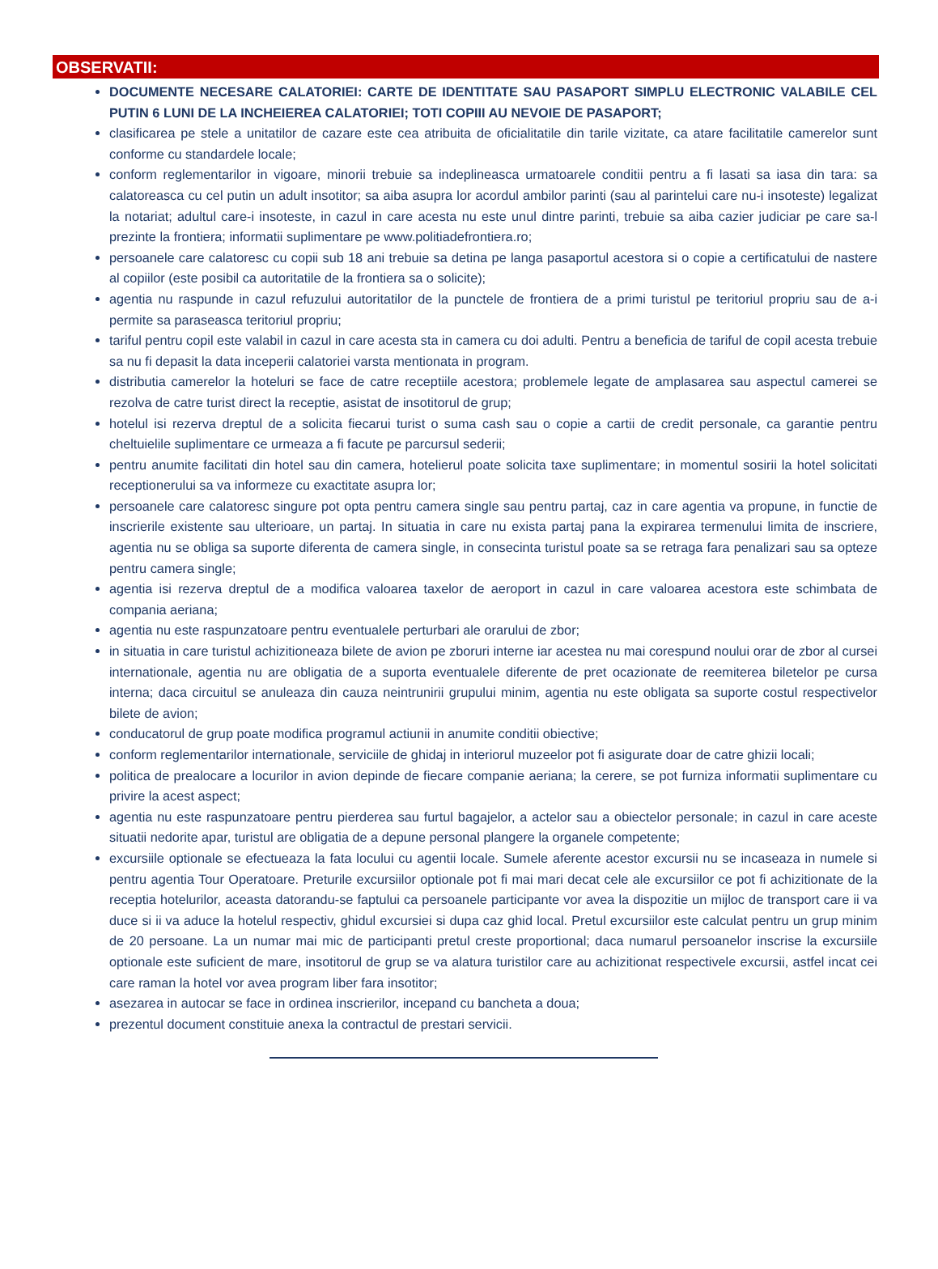OBSERVATII:
DOCUMENTE NECESARE CALATORIEI: CARTE DE IDENTITATE SAU PASAPORT SIMPLU ELECTRONIC VALABILE CEL PUTIN 6 LUNI DE LA INCHEIEREA CALATORIEI; TOTI COPIII AU NEVOIE DE PASAPORT;
clasificarea pe stele a unitatilor de cazare este cea atribuita de oficialitatile din tarile vizitate, ca atare facilitatile camerelor sunt conforme cu standardele locale;
conform reglementarilor in vigoare, minorii trebuie sa indeplineasca urmatoarele conditii pentru a fi lasati sa iasa din tara: sa calatoreasca cu cel putin un adult insotitor; sa aiba asupra lor acordul ambilor parinti (sau al parintelui care nu-i insoteste) legalizat la notariat; adultul care-i insoteste, in cazul in care acesta nu este unul dintre parinti, trebuie sa aiba cazier judiciar pe care sa-l prezinte la frontiera; informatii suplimentare pe www.politiadefrontiera.ro;
persoanele care calatoresc cu copii sub 18 ani trebuie sa detina pe langa pasaportul acestora si o copie a certificatului de nastere al copiilor (este posibil ca autoritatile de la frontiera sa o solicite);
agentia nu raspunde in cazul refuzului autoritatilor de la punctele de frontiera de a primi turistul pe teritoriul propriu sau de a-i permite sa paraseasca teritoriul propriu;
tariful pentru copil este valabil in cazul in care acesta sta in camera cu doi adulti. Pentru a beneficia de tariful de copil acesta trebuie sa nu fi depasit la data inceperii calatoriei varsta mentionata in program.
distributia camerelor la hoteluri se face de catre receptiile acestora; problemele legate de amplasarea sau aspectul camerei se rezolva de catre turist direct la receptie, asistat de insotitorul de grup;
hotelul isi rezerva dreptul de a solicita fiecarui turist o suma cash sau o copie a cartii de credit personale, ca garantie pentru cheltuielile suplimentare ce urmeaza a fi facute pe parcursul sederii;
pentru anumite facilitati din hotel sau din camera, hotelierul poate solicita taxe suplimentare; in momentul sosirii la hotel solicitati receptionerului sa va informeze cu exactitate asupra lor;
persoanele care calatoresc singure pot opta pentru camera single sau pentru partaj, caz in care agentia va propune, in functie de inscrierile existente sau ulterioare, un partaj. In situatia in care nu exista partaj pana la expirarea termenului limita de inscriere, agentia nu se obliga sa suporte diferenta de camera single, in consecinta turistul poate sa se retraga fara penalizari sau sa opteze pentru camera single;
agentia isi rezerva dreptul de a modifica valoarea taxelor de aeroport in cazul in care valoarea acestora este schimbata de compania aeriana;
agentia nu este raspunzatoare pentru eventualele perturbari ale orarului de zbor;
in situatia in care turistul achizitioneaza bilete de avion pe zboruri interne iar acestea nu mai corespund noului orar de zbor al cursei internationale, agentia nu are obligatia de a suporta eventualele diferente de pret ocazionate de reemiterea biletelor pe cursa interna; daca circuitul se anuleaza din cauza neintrunirii grupului minim, agentia nu este obligata sa suporte costul respectivelor bilete de avion;
conducatorul de grup poate modifica programul actiunii in anumite conditii obiective;
conform reglementarilor internationale, serviciile de ghidaj in interiorul muzeelor pot fi asigurate doar de catre ghizii locali;
politica de prealocare a locurilor in avion depinde de fiecare companie aeriana; la cerere, se pot furniza informatii suplimentare cu privire la acest aspect;
agentia nu este raspunzatoare pentru pierderea sau furtul bagajelor, a actelor sau a obiectelor personale; in cazul in care aceste situatii nedorite apar, turistul are obligatia de a depune personal plangere la organele competente;
excursiile optionale se efectueaza la fata locului cu agentii locale. Sumele aferente acestor excursii nu se incaseaza in numele si pentru agentia Tour Operatoare. Preturile excursiilor optionale pot fi mai mari decat cele ale excursiilor ce pot fi achizitionate de la receptia hotelurilor, aceasta datorandu-se faptului ca persoanele participante vor avea la dispozitie un mijloc de transport care ii va duce si ii va aduce la hotelul respectiv, ghidul excursiei si dupa caz ghid local. Pretul excursiilor este calculat pentru un grup minim de 20 persoane. La un numar mai mic de participanti pretul creste proportional; daca numarul persoanelor inscrise la excursiile optionale este suficient de mare, insotitorul de grup se va alatura turistilor care au achizitionat respectivele excursii, astfel incat cei care raman la hotel vor avea program liber fara insotitor;
asezarea in autocar se face in ordinea inscrierilor, incepand cu bancheta a doua;
prezentul document constituie anexa la contractul de prestari servicii.